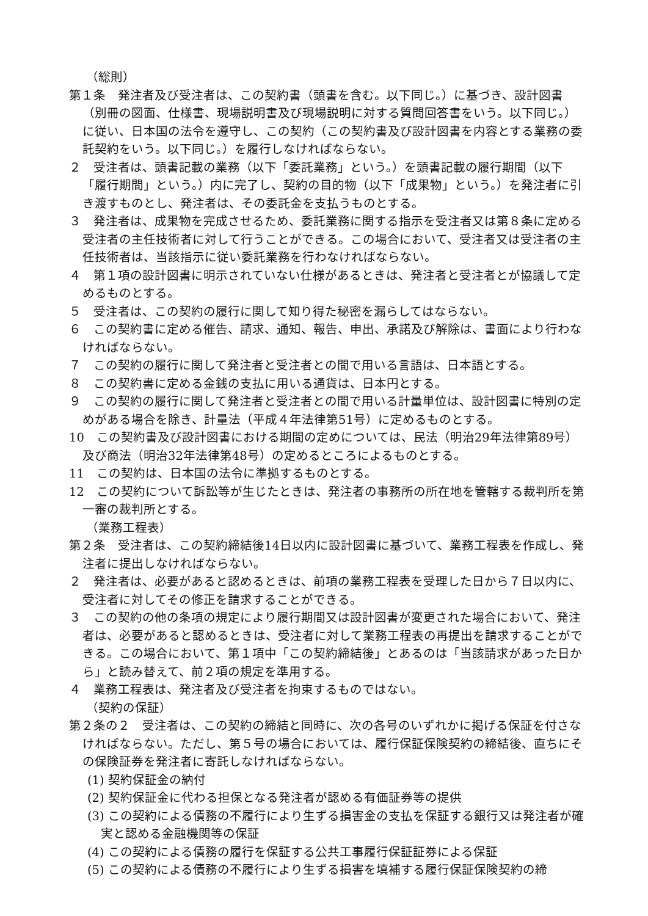（総則）
第１条　発注者及び受注者は、この契約書（頭書を含む。以下同じ。）に基づき、設計図書（別冊の図面、仕様書、現場説明書及び現場説明に対する質問回答書をいう。以下同じ。）に従い、日本国の法令を遵守し、この契約（この契約書及び設計図書を内容とする業務の委託契約をいう。以下同じ。）を履行しなければならない。
２　受注者は、頭書記載の業務（以下「委託業務」という。）を頭書記載の履行期間（以下「履行期間」という。）内に完了し、契約の目的物（以下「成果物」という。）を発注者に引き渡すものとし、発注者は、その委託金を支払うものとする。
３　発注者は、成果物を完成させるため、委託業務に関する指示を受注者又は第８条に定める受注者の主任技術者に対して行うことができる。この場合において、受注者又は受注者の主任技術者は、当該指示に従い委託業務を行わなければならない。
４　第１項の設計図書に明示されていない仕様があるときは、発注者と受注者とが協議して定めるものとする。
５　受注者は、この契約の履行に関して知り得た秘密を漏らしてはならない。
６　この契約書に定める催告、請求、通知、報告、申出、承諾及び解除は、書面により行わなければならない。
７　この契約の履行に関して発注者と受注者との間で用いる言語は、日本語とする。
８　この契約書に定める金銭の支払に用いる通貨は、日本円とする。
９　この契約の履行に関して発注者と受注者との間で用いる計量単位は、設計図書に特別の定めがある場合を除き、計量法（平成４年法律第51号）に定めるものとする。
10　この契約書及び設計図書における期間の定めについては、民法（明治29年法律第89号）及び商法（明治32年法律第48号）の定めるところによるものとする。
11　この契約は、日本国の法令に準拠するものとする。
12　この契約について訴訟等が生じたときは、発注者の事務所の所在地を管轄する裁判所を第一審の裁判所とする。
（業務工程表）
第２条　受注者は、この契約締結後14日以内に設計図書に基づいて、業務工程表を作成し、発注者に提出しなければならない。
２　発注者は、必要があると認めるときは、前項の業務工程表を受理した日から７日以内に、受注者に対してその修正を請求することができる。
３　この契約の他の条項の規定により履行期間又は設計図書が変更された場合において、発注者は、必要があると認めるときは、受注者に対して業務工程表の再提出を請求することができる。この場合において、第１項中「この契約締結後」とあるのは「当該請求があった日から」と読み替えて、前２項の規定を準用する。
４　業務工程表は、発注者及び受注者を拘束するものではない。
（契約の保証）
第２条の２　受注者は、この契約の締結と同時に、次の各号のいずれかに掲げる保証を付さなければならない。ただし、第５号の場合においては、履行保証保険契約の締結後、直ちにその保険証券を発注者に寄託しなければならない。
(1) 契約保証金の納付
(2) 契約保証金に代わる担保となる発注者が認める有価証券等の提供
(3) この契約による債務の不履行により生ずる損害金の支払を保証する銀行又は発注者が確実と認める金融機関等の保証
(4) この契約による債務の履行を保証する公共工事履行保証証券による保証
(5) この契約による債務の不履行により生ずる損害を填補する履行保証保険契約の締